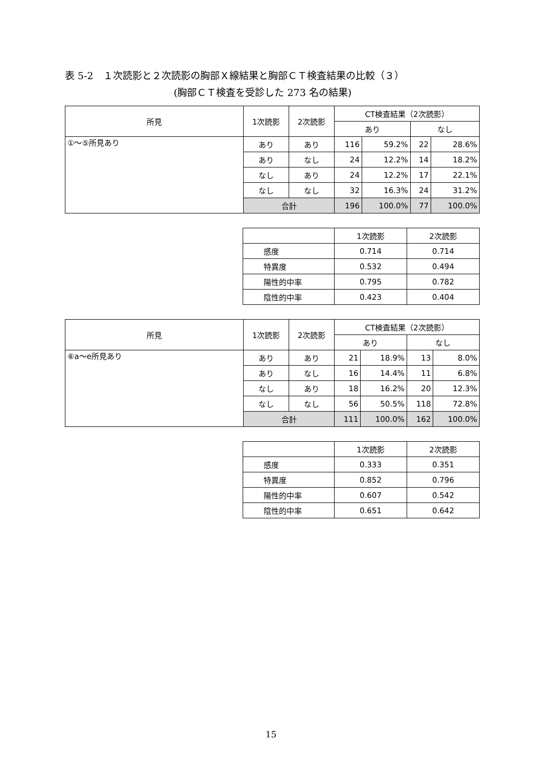表 5-2　１次読影と２次読影の胸部Ｘ線結果と胸部ＣＴ検査結果の比較（３）
(胸部ＣＴ検査を受診した 273 名の結果)
| 所見 | 1次読影 | 2次読影 | CT検査結果（2次読影） | | | |
| --- | --- | --- | --- | --- | --- | --- |
| | | | あり | | なし | |
| ①～⑤所見あり | あり | あり | 116 | 59.2% | 22 | 28.6% |
| | あり | なし | 24 | 12.2% | 14 | 18.2% |
| | なし | あり | 24 | 12.2% | 17 | 22.1% |
| | なし | なし | 32 | 16.3% | 24 | 31.2% |
| | 合計 | | 196 | 100.0% | 77 | 100.0% |
| | 1次読影 | 2次読影 |
| 感度 | 0.714 | 0.714 |
| 特異度 | 0.532 | 0.494 |
| 陽性的中率 | 0.795 | 0.782 |
| 陰性的中率 | 0.423 | 0.404 |
| 所見 | 1次読影 | 2次読影 | CT検査結果（2次読影） | | | |
| --- | --- | --- | --- | --- | --- | --- |
| | | | あり | | なし | |
| ⑥a～e所見あり | あり | あり | 21 | 18.9% | 13 | 8.0% |
| | あり | なし | 16 | 14.4% | 11 | 6.8% |
| | なし | あり | 18 | 16.2% | 20 | 12.3% |
| | なし | なし | 56 | 50.5% | 118 | 72.8% |
| | 合計 | | 111 | 100.0% | 162 | 100.0% |
| | 1次読影 | 2次読影 |
| 感度 | 0.333 | 0.351 |
| 特異度 | 0.852 | 0.796 |
| 陽性的中率 | 0.607 | 0.542 |
| 陰性的中率 | 0.651 | 0.642 |
15